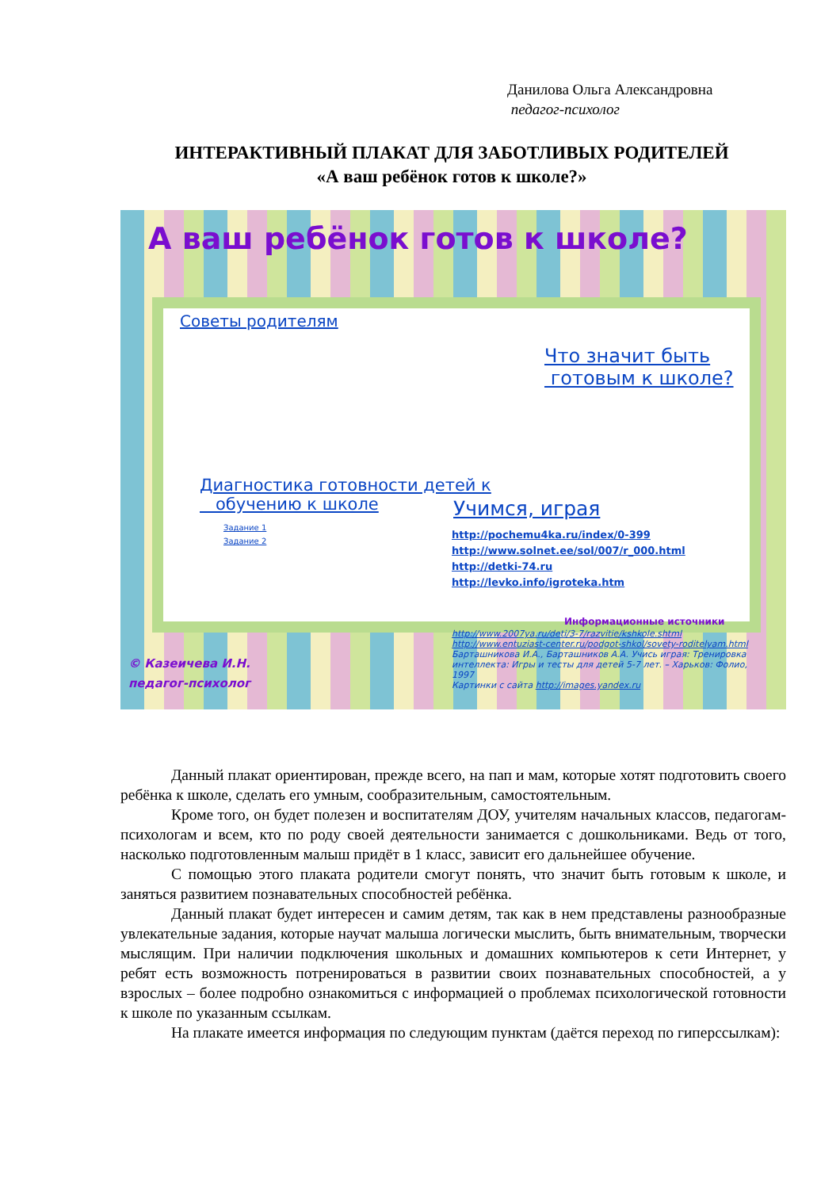Данилова Ольга Александровна
педагог-психолог
ИНТЕРАКТИВНЫЙ ПЛАКАТ ДЛЯ ЗАБОТЛИВЫХ РОДИТЕЛЕЙ
«А ваш ребёнок готов к школе?»
А ваш ребёнок готов к школе?
Советы родителям
Что значит быть
готовым к школе?
Диагностика готовности детей к
обучению к школе
Задание 1
Задание 2
Учимся, играя
http://pochemu4ka.ru/index/0-399
http://www.solnet.ee/sol/007/r_000.html
http://detki-74.ru
http://levko.info/igroteka.htm
Информационные источники
http://www.2007ya.ru/deti/3-7/razvitie/kshkole.shtml
http://www.entuziast-center.ru/podgot-shkol/sovety-roditelyam.html
Барташникова И.А., Барташников А.А. Учись играя: Тренировка интеллекта: Игры и тесты для детей 5-7 лет. – Харьков: Фолио, 1997
Картинки с сайта http://images.yandex.ru
© Казеичева И.Н.
педагог-психолог
Данный плакат ориентирован, прежде всего, на пап и мам, которые хотят подготовить своего ребёнка к школе, сделать его умным, сообразительным, самостоятельным.
Кроме того, он будет полезен и воспитателям ДОУ, учителям начальных классов, педагогам-психологам и всем, кто по роду своей деятельности занимается с дошкольниками. Ведь от того, насколько подготовленным малыш придёт в 1 класс, зависит его дальнейшее обучение.
С помощью этого плаката родители смогут понять, что значит быть готовым к школе, и заняться развитием познавательных способностей ребёнка.
Данный плакат будет интересен и самим детям, так как в нем представлены разнообразные увлекательные задания, которые научат малыша логически мыслить, быть внимательным, творчески мыслящим. При наличии подключения школьных и домашних компьютеров к сети Интернет, у ребят есть возможность потренироваться в развитии своих познавательных способностей, а у взрослых – более подробно ознакомиться с информацией о проблемах психологической готовности к школе по указанным ссылкам.
На плакате имеется информация по следующим пунктам (даётся переход по гиперссылкам):